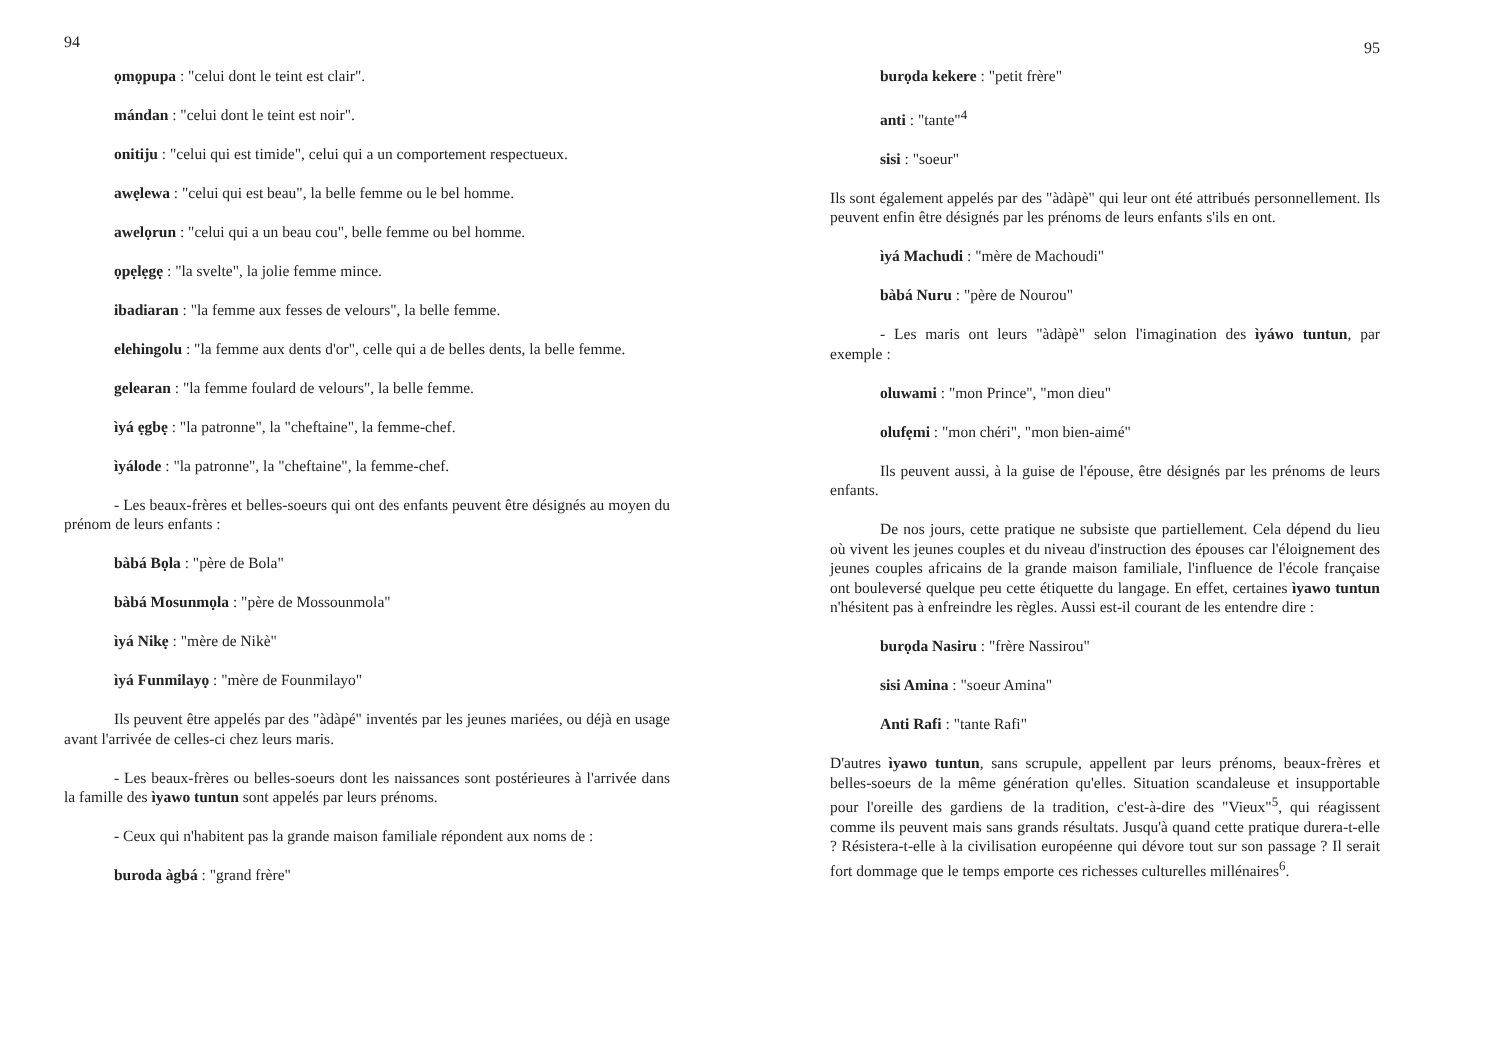94
ọmọpupa : "celui dont le teint est clair".
mándan : "celui dont le teint est noir".
onitiju : "celui qui est timide", celui qui a un comportement respectueux.
awẹlewa : "celui qui est beau", la belle femme ou le bel homme.
awelọrun : "celui qui a un beau cou", belle femme ou bel homme.
ọpẹlẹgẹ : "la svelte", la jolie femme mince.
ibadiaran : "la femme aux fesses de velours", la belle femme.
elehingolu : "la femme aux dents d'or", celle qui a de belles dents, la belle femme.
gelearan : "la femme foulard de velours", la belle femme.
ìyá ẹgbẹ : "la patronne", la "cheftaine", la femme-chef.
ìyálode : "la patronne", la "cheftaine", la femme-chef.
- Les beaux-frères et belles-soeurs qui ont des enfants peuvent être désignés au moyen du prénom de leurs enfants :
bàbá Bọla : "père de Bola"
bàbá Mosunmọla : "père de Mossounmola"
ìyá Nikẹ : "mère de Nikè"
ìyá Funmilayọ : "mère de Founmilayo"
Ils peuvent être appelés par des "àdàpé" inventés par les jeunes mariées, ou déjà en usage avant l'arrivée de celles-ci chez leurs maris.
- Les beaux-frères ou belles-soeurs dont les naissances sont postérieures à l'arrivée dans la famille des ìyawo tuntun sont appelés par leurs prénoms.
- Ceux qui n'habitent pas la grande maison familiale répondent aux noms de :
buroda àgbá : "grand frère"
95
burọda kekere : "petit frère"
anti : "tante"<sup>4</sup>
sisi : "soeur"
Ils sont également appelés par des "àdàpè" qui leur ont été attribués personnellement. Ils peuvent enfin être désignés par les prénoms de leurs enfants s'ils en ont.
ìyá Machudi : "mère de Machoudi"
bàbá Nuru : "père de Nourou"
- Les maris ont leurs "àdàpè" selon l'imagination des ìyáwo tuntun, par exemple :
oluwami : "mon Prince", "mon dieu"
olufẹmi : "mon chéri", "mon bien-aimé"
Ils peuvent aussi, à la guise de l'épouse, être désignés par les prénoms de leurs enfants.
De nos jours, cette pratique ne subsiste que partiellement. Cela dépend du lieu où vivent les jeunes couples et du niveau d'instruction des épouses car l'éloignement des jeunes couples africains de la grande maison familiale, l'influence de l'école française ont bouleversé quelque peu cette étiquette du langage. En effet, certaines ìyawo tuntun n'hésitent pas à enfreindre les règles. Aussi est-il courant de les entendre dire :
burọda Nasiru : "frère Nassirou"
sisi Amina : "soeur Amina"
Anti Rafi : "tante Rafi"
D'autres ìyawo tuntun, sans scrupule, appellent par leurs prénoms, beaux-frères et belles-soeurs de la même génération qu'elles. Situation scandaleuse et insupportable pour l'oreille des gardiens de la tradition, c'est-à-dire des "Vieux"<sup>5</sup>, qui réagissent comme ils peuvent mais sans grands résultats. Jusqu'à quand cette pratique durera-t-elle ? Résistera-t-elle à la civilisation européenne qui dévore tout sur son passage ? Il serait fort dommage que le temps emporte ces richesses culturelles millénaires<sup>6</sup>.